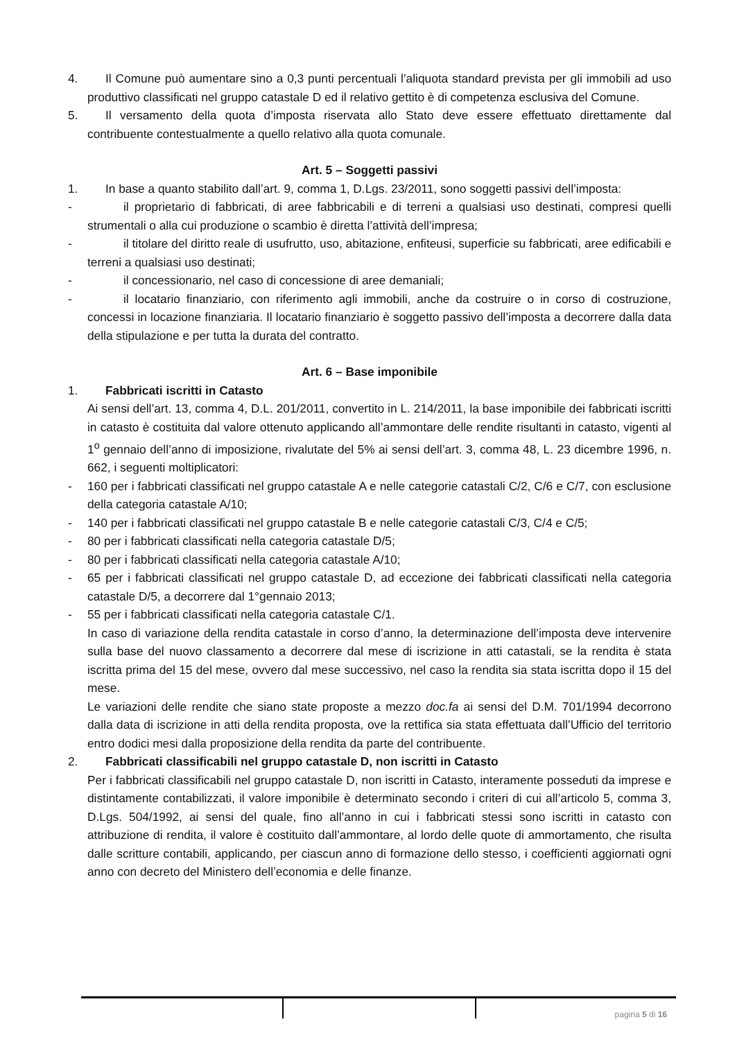4. Il Comune può aumentare sino a 0,3 punti percentuali l’aliquota standard prevista per gli immobili ad uso produttivo classificati nel gruppo catastale D ed il relativo gettito è di competenza esclusiva del Comune.
5. Il versamento della quota d’imposta riservata allo Stato deve essere effettuato direttamente dal contribuente contestualmente a quello relativo alla quota comunale.
Art. 5 – Soggetti passivi
1. In base a quanto stabilito dall’art. 9, comma 1, D.Lgs. 23/2011, sono soggetti passivi dell’imposta:
- il proprietario di fabbricati, di aree fabbricabili e di terreni a qualsiasi uso destinati, compresi quelli strumentali o alla cui produzione o scambio è diretta l’attività dell’impresa;
- il titolare del diritto reale di usufrutto, uso, abitazione, enfiteusi, superficie su fabbricati, aree edificabili e terreni a qualsiasi uso destinati;
- il concessionario, nel caso di concessione di aree demaniali;
- il locatario finanziario, con riferimento agli immobili, anche da costruire o in corso di costruzione, concessi in locazione finanziaria. Il locatario finanziario è soggetto passivo dell’imposta a decorrere dalla data della stipulazione e per tutta la durata del contratto.
Art. 6 – Base imponibile
1. Fabbricati iscritti in Catasto
Ai sensi dell’art. 13, comma 4, D.L. 201/2011, convertito in L. 214/2011, la base imponibile dei fabbricati iscritti in catasto è costituita dal valore ottenuto applicando all’ammontare delle rendite risultanti in catasto, vigenti al 1<sup>o</sup> gennaio dell’anno di imposizione, rivalutate del 5% ai sensi dell’art. 3, comma 48, L. 23 dicembre 1996, n. 662, i seguenti moltiplicatori:
- 160 per i fabbricati classificati nel gruppo catastale A e nelle categorie catastali C/2, C/6 e C/7, con esclusione della categoria catastale A/10;
- 140 per i fabbricati classificati nel gruppo catastale B e nelle categorie catastali C/3, C/4 e C/5;
- 80 per i fabbricati classificati nella categoria catastale D/5;
- 80 per i fabbricati classificati nella categoria catastale A/10;
- 65 per i fabbricati classificati nel gruppo catastale D, ad eccezione dei fabbricati classificati nella categoria catastale D/5, a decorrere dal 1°gennaio 2013;
- 55 per i fabbricati classificati nella categoria catastale C/1.
In caso di variazione della rendita catastale in corso d’anno, la determinazione dell’imposta deve intervenire sulla base del nuovo classamento a decorrere dal mese di iscrizione in atti catastali, se la rendita è stata iscritta prima del 15 del mese, ovvero dal mese successivo, nel caso la rendita sia stata iscritta dopo il 15 del mese.
Le variazioni delle rendite che siano state proposte a mezzo doc.fa ai sensi del D.M. 701/1994 decorrono dalla data di iscrizione in atti della rendita proposta, ove la rettifica sia stata effettuata dall’Ufficio del territorio entro dodici mesi dalla proposizione della rendita da parte del contribuente.
2. Fabbricati classificabili nel gruppo catastale D, non iscritti in Catasto
Per i fabbricati classificabili nel gruppo catastale D, non iscritti in Catasto, interamente posseduti da imprese e distintamente contabilizzati, il valore imponibile è determinato secondo i criteri di cui all’articolo 5, comma 3, D.Lgs. 504/1992, ai sensi del quale, fino all’anno in cui i fabbricati stessi sono iscritti in catasto con attribuzione di rendita, il valore è costituito dall’ammontare, al lordo delle quote di ammortamento, che risulta dalle scritture contabili, applicando, per ciascun anno di formazione dello stesso, i coefficienti aggiornati ogni anno con decreto del Ministero dell’economia e delle finanze.
pagina 5 di 16